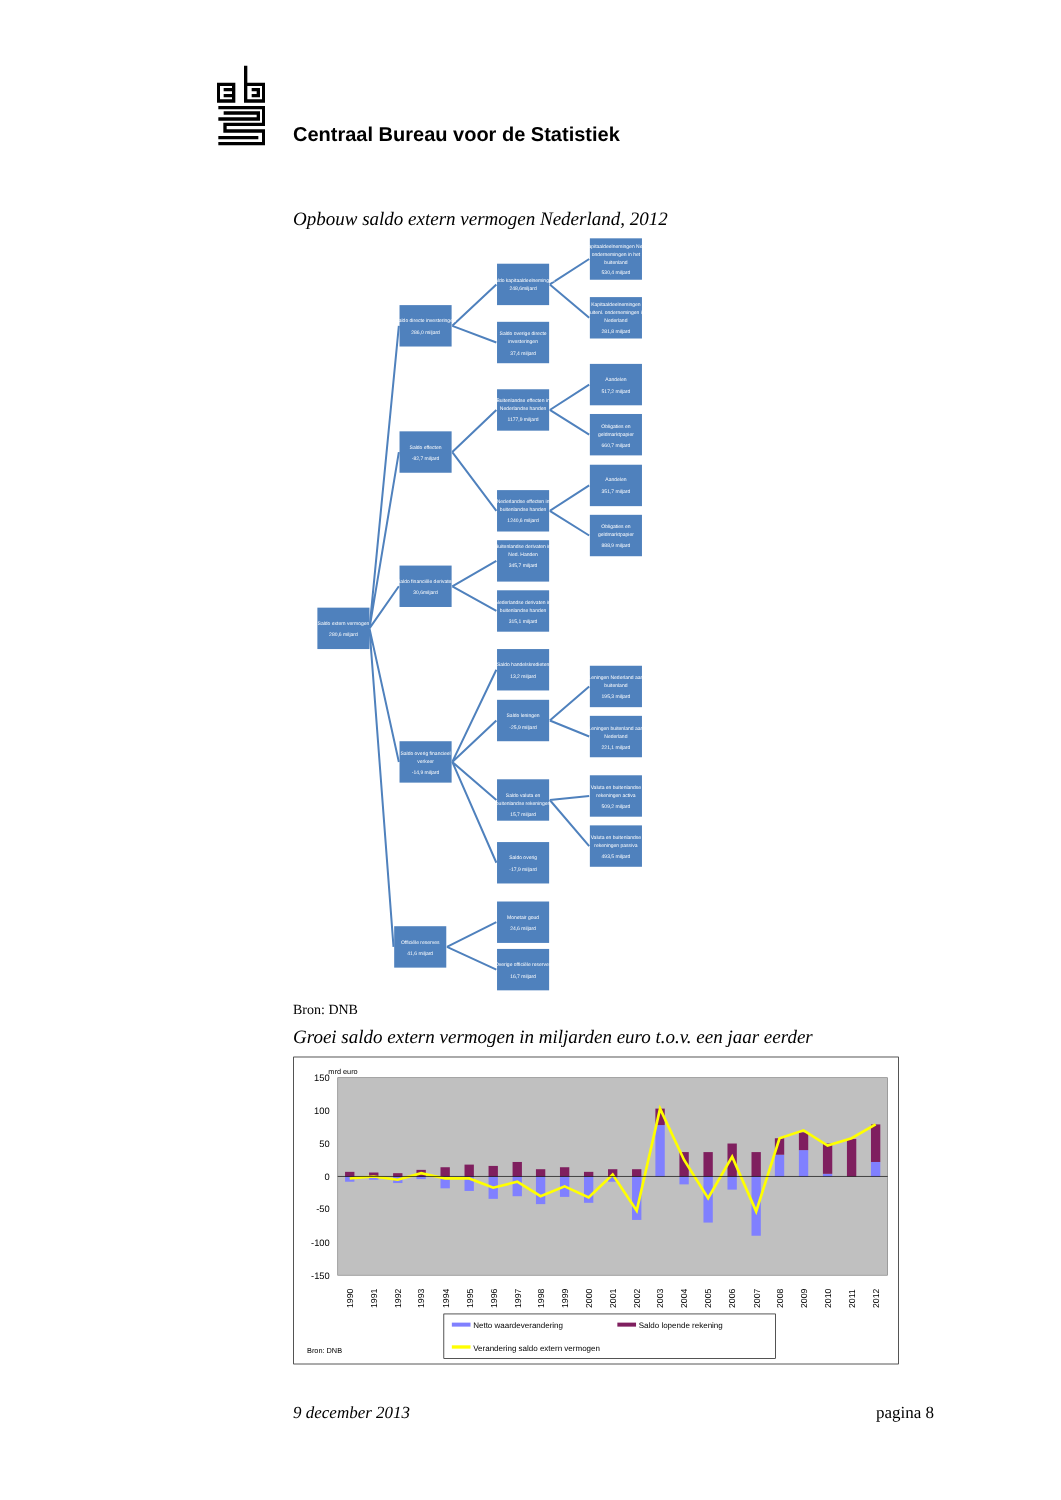Centraal Bureau voor de Statistiek
Opbouw saldo extern vermogen Nederland, 2012
Saldo extern vermogen
280,6 miljard
Saldo directe investeringen
286,0 miljard
Saldo effecten
-82,7 miljard
Saldo financiële derivaten
30,6miljard
Saldo overig financieel
verkeer
-14,9 miljard
Officiële reserves
41,6 miljard
Saldo kapitaaldeelnemingen
248,6miljard
Saldo overige directe
investeringen
37,4 miljard
Buitenlandse effecten in
Nederlandse handen
1177,9 miljard
Nederlandse effecten in
buitenlandse handen
1240,6 miljard
Buitenlandse derivaten in
Ned. Handen
345,7 miljard
Nederlandse derivaten in
buitenlandse handen
315,1 miljard
Saldo handelskredieten
13,2 miljard
Saldo leningen
-25,9 miljard
Saldo valuta en
buitenlandse rekeningen
15,7 miljard
Saldo overig
-17,9 miljard
Monetair goud
24,6 miljard
Overige officiële reserves
16,7 miljard
Kapitaaldeelnemingen Ned.
ondernemingen in het
buitenland
530,4 miljard
Kapitaaldeelnemingen
buitenl. ondernemingen in
Nederland
281,8 miljard
Aandelen
517,2 miljard
Obligaties en
geldmarktpapier
660,7 miljard
Aandelen
351,7 miljard
Obligaties en
geldmarktpapier
888,9 miljard
Leningen Nederland aan
buitenland
195,3 miljard
Leningen buitenland aan
Nederland
221,1 miljard
Valuta en buitenlandse
rekeningen activa
509,2 miljard
Valuta en buitenlandse
rekeningen passiva
493,5 miljard
Bron: DNB
Groei saldo extern vermogen in miljarden euro t.o.v. een jaar eerder
150
100
50
0
-50
-100
-150
mrd euro
1990
1991
1992
1993
1994
1995
1996
1997
1998
1999
2000
2001
2002
2003
2004
2005
2006
2007
2008
2009
2010
2011
2012
Netto waardeverandering
Saldo lopende rekening
Verandering saldo extern vermogen
Bron: DNB
9 december 2013 pagina 8